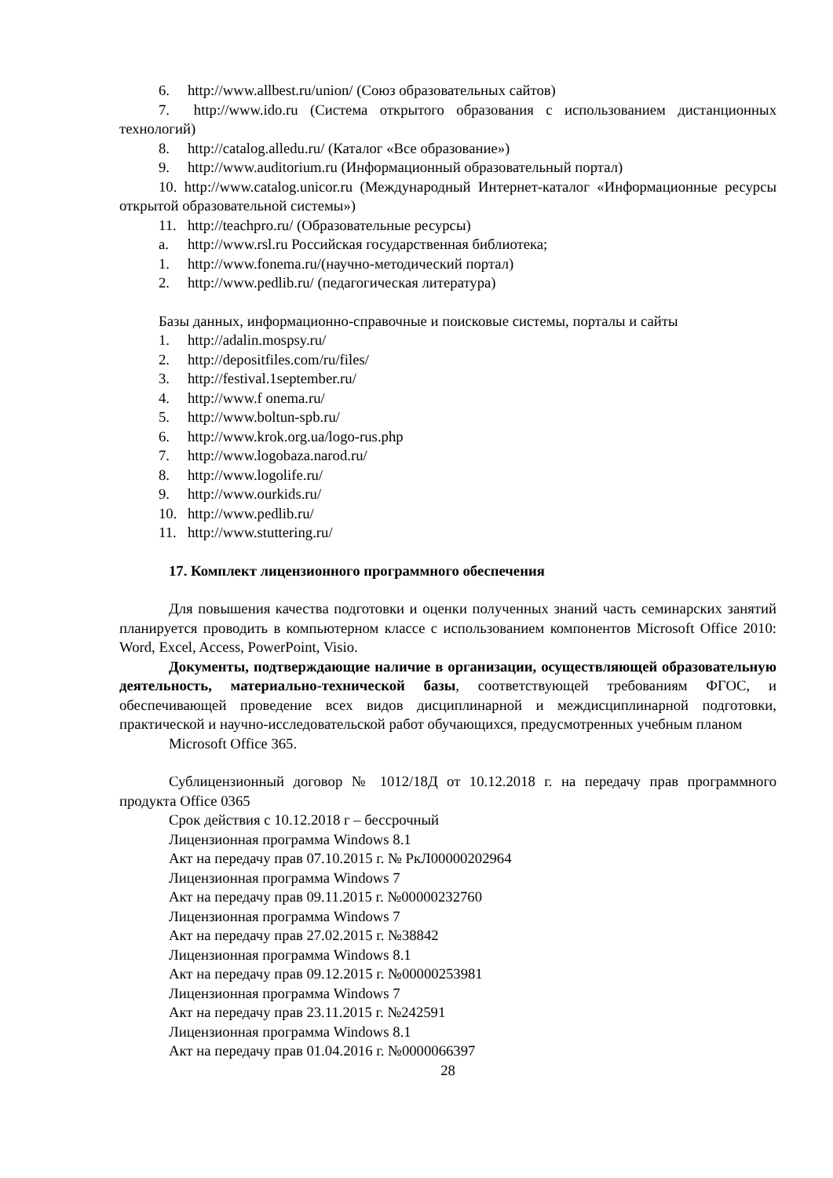6. http://www.allbest.ru/union/ (Союз образовательных сайтов)
7. http://www.ido.ru (Система открытого образования с использованием дистанционных технологий)
8. http://catalog.alledu.ru/ (Каталог «Все образование»)
9. http://www.auditorium.ru (Информационный образовательный портал)
10. http://www.catalog.unicor.ru (Международный Интернет-каталог «Информационные ресурсы открытой образовательной системы»)
11. http://teachpro.ru/ (Образовательные ресурсы)
a. http://www.rsl.ru Российская государственная библиотека;
1. http://www.fonema.ru/(научно-методический портал)
2. http://www.pedlib.ru/ (педагогическая литература)
Базы данных, информационно-справочные и поисковые системы, порталы и сайты
1. http://adalin.mospsy.ru/
2. http://depositfiles.com/ru/files/
3. http://festival.1september.ru/
4. http://www.f onema.ru/
5. http://www.boltun-spb.ru/
6. http://www.krok.org.ua/logo-rus.php
7. http://www.logobaza.narod.ru/
8. http://www.logolife.ru/
9. http://www.ourkids.ru/
10. http://www.pedlib.ru/
11. http://www.stuttering.ru/
17. Комплект лицензионного программного обеспечения
Для повышения качества подготовки и оценки полученных знаний часть семинарских занятий планируется проводить в компьютерном классе с использованием компонентов Microsoft Office 2010: Word, Excel, Access, PowerPoint, Visio.
Документы, подтверждающие наличие в организации, осуществляющей образовательную деятельность, материально-технической базы, соответствующей требованиям ФГОС, и обеспечивающей проведение всех видов дисциплинарной и междисциплинарной подготовки, практической и научно-исследовательской работ обучающихся, предусмотренных учебным планом
Microsoft Office 365.
Сублицензионный договор № 1012/18Д от 10.12.2018 г. на передачу прав программного продукта Office 0365
Срок действия с 10.12.2018 г – бессрочный
Лицензионная программа Windows 8.1
Акт на передачу прав 07.10.2015 г. № РкЛ00000202964
Лицензионная программа Windows 7
Акт на передачу прав 09.11.2015 г. №00000232760
Лицензионная программа Windows 7
Акт на передачу прав 27.02.2015 г. №38842
Лицензионная программа Windows 8.1
Акт на передачу прав 09.12.2015 г. №00000253981
Лицензионная программа Windows 7
Акт на передачу прав 23.11.2015 г. №242591
Лицензионная программа Windows 8.1
Акт на передачу прав 01.04.2016 г. №0000066397
28